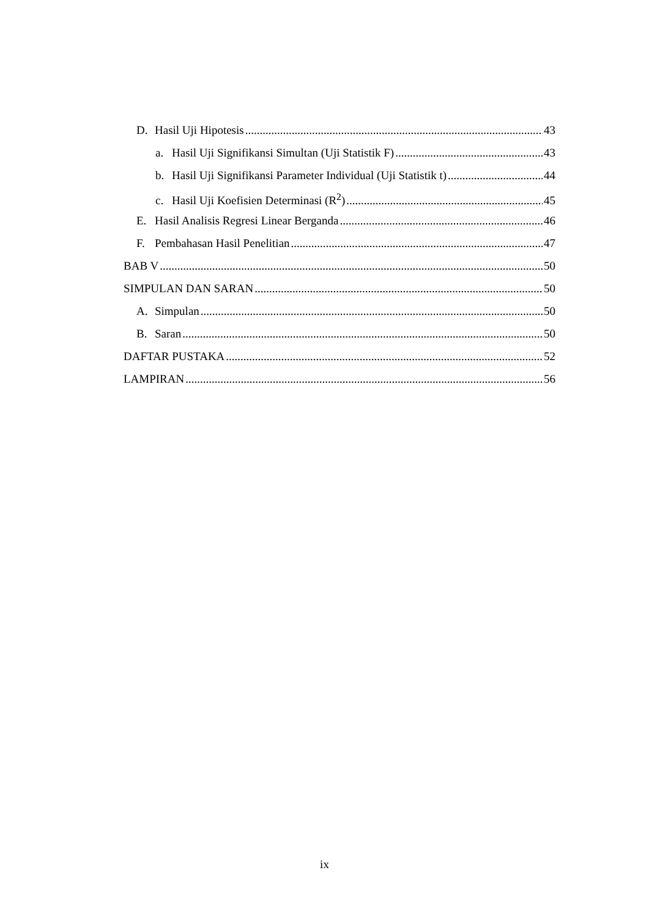D. Hasil Uji Hipotesis 43
a. Hasil Uji Signifikansi Simultan (Uji Statistik F) 43
b. Hasil Uji Signifikansi Parameter Individual (Uji Statistik t) 44
c. Hasil Uji Koefisien Determinasi (R<sup>2</sup>) 45
E. Hasil Analisis Regresi Linear Berganda 46
F. Pembahasan Hasil Penelitian 47
BAB V 50
SIMPULAN DAN SARAN 50
A. Simpulan 50
B. Saran 50
DAFTAR PUSTAKA 52
LAMPIRAN 56
ix